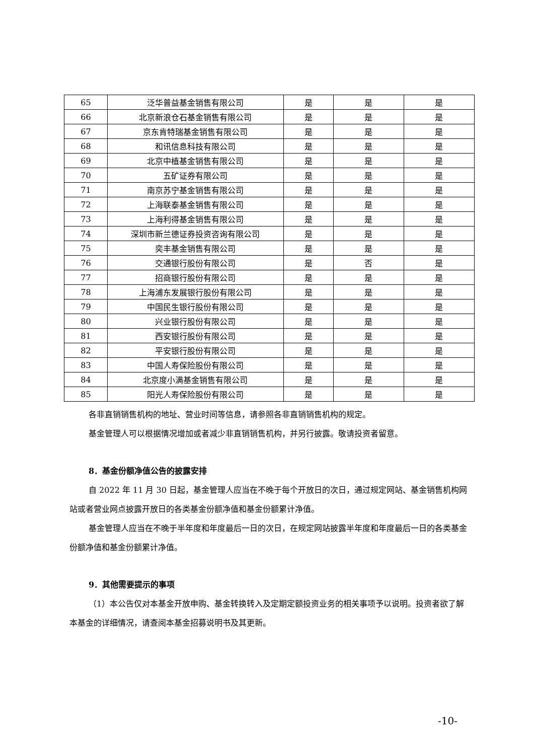| 65 | 泛华普益基金销售有限公司 | 是 | 是 | 是 |
| 66 | 北京新浪仓石基金销售有限公司 | 是 | 是 | 是 |
| 67 | 京东肯特瑞基金销售有限公司 | 是 | 是 | 是 |
| 68 | 和讯信息科技有限公司 | 是 | 是 | 是 |
| 69 | 北京中植基金销售有限公司 | 是 | 是 | 是 |
| 70 | 五矿证券有限公司 | 是 | 是 | 是 |
| 71 | 南京苏宁基金销售有限公司 | 是 | 是 | 是 |
| 72 | 上海联泰基金销售有限公司 | 是 | 是 | 是 |
| 73 | 上海利得基金销售有限公司 | 是 | 是 | 是 |
| 74 | 深圳市新兰德证券投资咨询有限公司 | 是 | 是 | 是 |
| 75 | 奕丰基金销售有限公司 | 是 | 是 | 是 |
| 76 | 交通银行股份有限公司 | 是 | 否 | 是 |
| 77 | 招商银行股份有限公司 | 是 | 是 | 是 |
| 78 | 上海浦东发展银行股份有限公司 | 是 | 是 | 是 |
| 79 | 中国民生银行股份有限公司 | 是 | 是 | 是 |
| 80 | 兴业银行股份有限公司 | 是 | 是 | 是 |
| 81 | 西安银行股份有限公司 | 是 | 是 | 是 |
| 82 | 平安银行股份有限公司 | 是 | 是 | 是 |
| 83 | 中国人寿保险股份有限公司 | 是 | 是 | 是 |
| 84 | 北京度小满基金销售有限公司 | 是 | 是 | 是 |
| 85 | 阳光人寿保险股份有限公司 | 是 | 是 | 是 |
各非直销销售机构的地址、营业时间等信息，请参照各非直销销售机构的规定。
基金管理人可以根据情况增加或者减少非直销销售机构，并另行披露。敬请投资者留意。
8．基金份额净值公告的披露安排
自 2022 年 11 月 30 日起，基金管理人应当在不晚于每个开放日的次日，通过规定网站、基金销售机构网站或者营业网点披露开放日的各类基金份额净值和基金份额累计净值。
基金管理人应当在不晚于半年度和年度最后一日的次日，在规定网站披露半年度和年度最后一日的各类基金份额净值和基金份额累计净值。
9．其他需要提示的事项
（1）本公告仅对本基金开放申购、基金转换转入及定期定额投资业务的相关事项予以说明。投资者欲了解本基金的详细情况，请查阅本基金招募说明书及其更新。
-10-